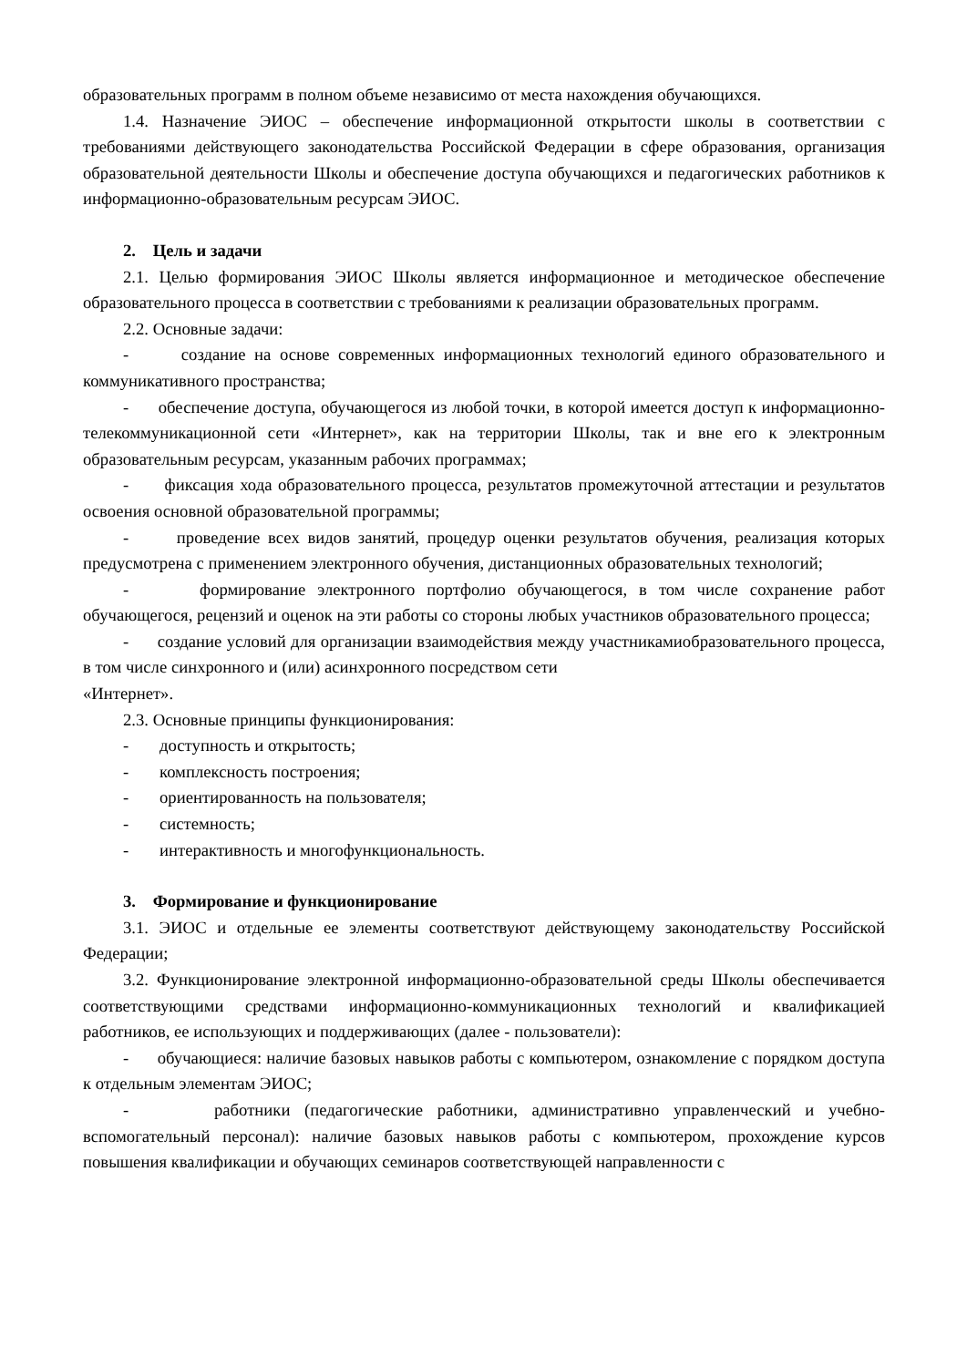образовательных программ в полном объеме независимо от места нахождения обучающихся.
1.4. Назначение ЭИОС – обеспечение информационной открытости школы в соответствии с требованиями действующего законодательства Российской Федерации в сфере образования, организация образовательной деятельности Школы и обеспечение доступа обучающихся и педагогических работников к информационно-образовательным ресурсам ЭИОС.
2. Цель и задачи
2.1. Целью формирования ЭИОС Школы является информационное и методическое обеспечение образовательного процесса в соответствии с требованиями к реализации образовательных программ.
2.2. Основные задачи:
- создание на основе современных информационных технологий единого образовательного и коммуникативного пространства;
- обеспечение доступа, обучающегося из любой точки, в которой имеется доступ к информационно-телекоммуникационной сети «Интернет», как на территории Школы, так и вне его к электронным образовательным ресурсам, указанным рабочих программах;
- фиксация хода образовательного процесса, результатов промежуточной аттестации и результатов освоения основной образовательной программы;
- проведение всех видов занятий, процедур оценки результатов обучения, реализация которых предусмотрена с применением электронного обучения, дистанционных образовательных технологий;
- формирование электронного портфолио обучающегося, в том числе сохранение работ обучающегося, рецензий и оценок на эти работы со стороны любых участников образовательного процесса;
- создание условий для организации взаимодействия между участникамиобразовательного процесса, в том числе синхронного и (или) асинхронного посредством сети
«Интернет».
2.3. Основные принципы функционирования:
- доступность и открытость;
- комплексность построения;
- ориентированность на пользователя;
- системность;
- интерактивность и многофункциональность.
3. Формирование и функционирование
3.1. ЭИОС и отдельные ее элементы соответствуют действующему законодательству Российской Федерации;
3.2. Функционирование электронной информационно-образовательной среды Школы обеспечивается соответствующими средствами информационно-коммуникационных технологий и квалификацией работников, ее использующих и поддерживающих (далее - пользователи):
- обучающиеся: наличие базовых навыков работы с компьютером, ознакомление с порядком доступа к отдельным элементам ЭИОС;
- работники (педагогические работники, административно управленческий и учебно-вспомогательный персонал): наличие базовых навыков работы с компьютером, прохождение курсов повышения квалификации и обучающих семинаров соответствующей направленности с